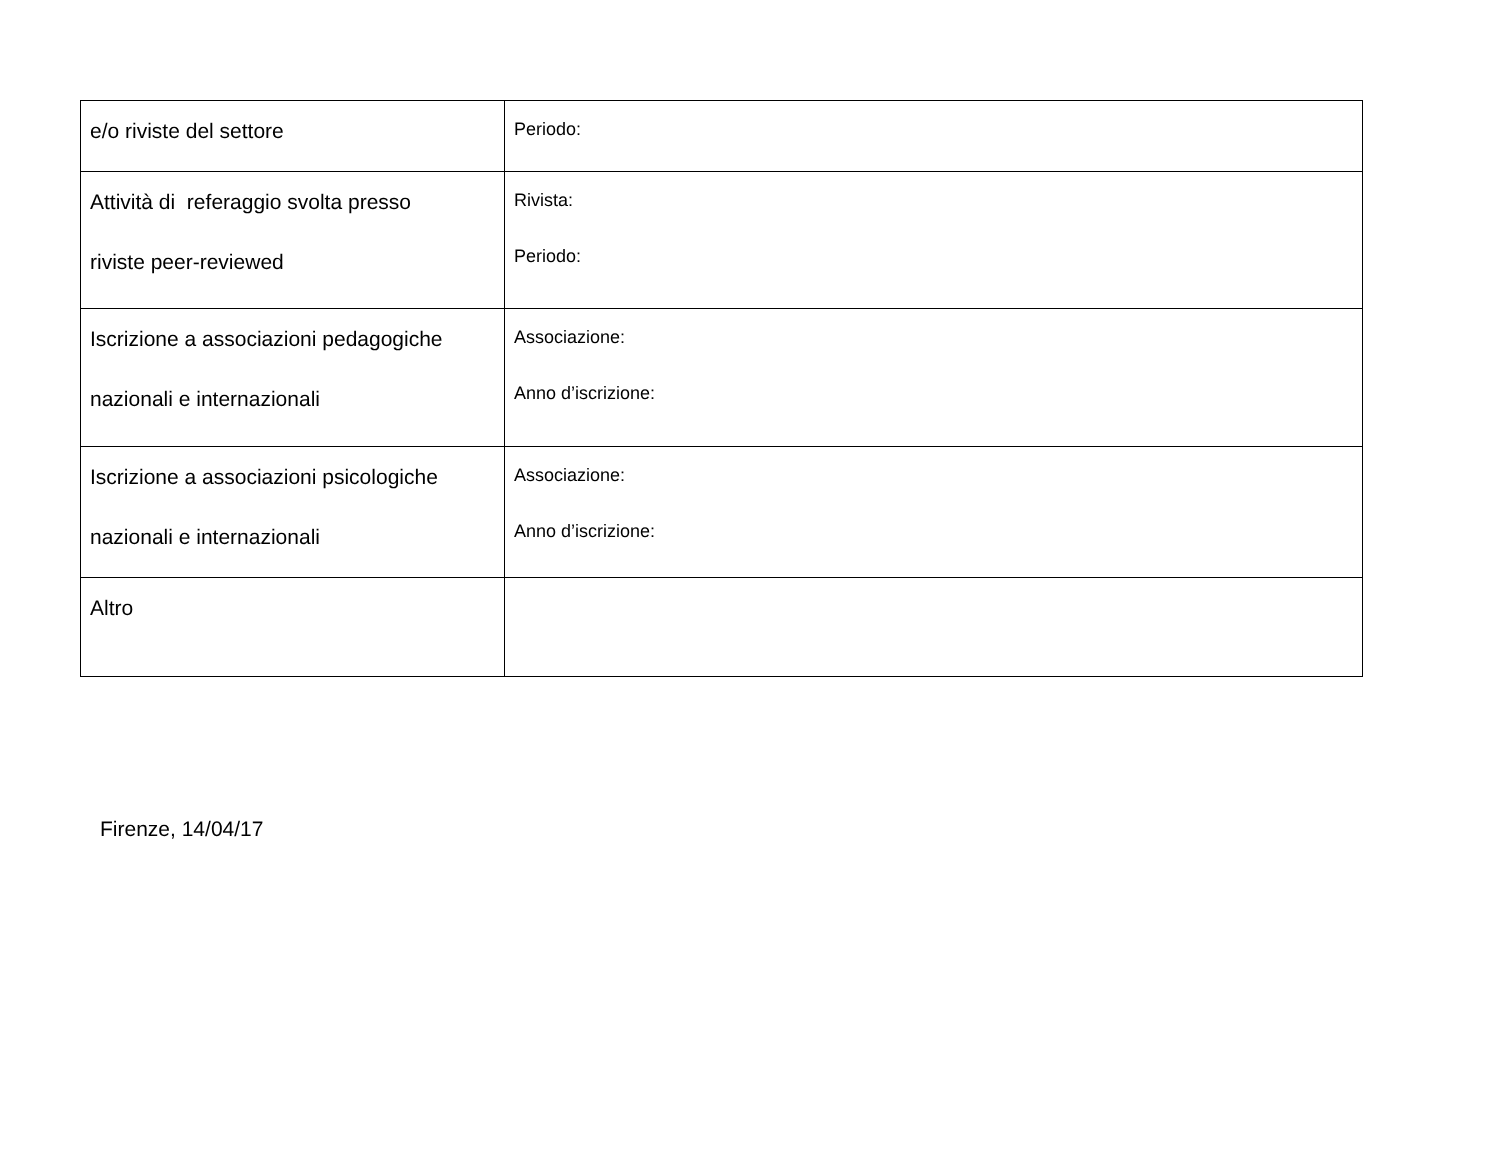| e/o riviste del settore | Periodo: |
| Attività di referaggio svolta presso riviste peer-reviewed | Rivista: Periodo: |
| Iscrizione a associazioni pedagogiche nazionali e internazionali | Associazione: Anno d’iscrizione: |
| Iscrizione a associazioni psicologiche nazionali e internazionali | Associazione: Anno d’iscrizione: |
| Altro | |
Firenze, 14/04/17